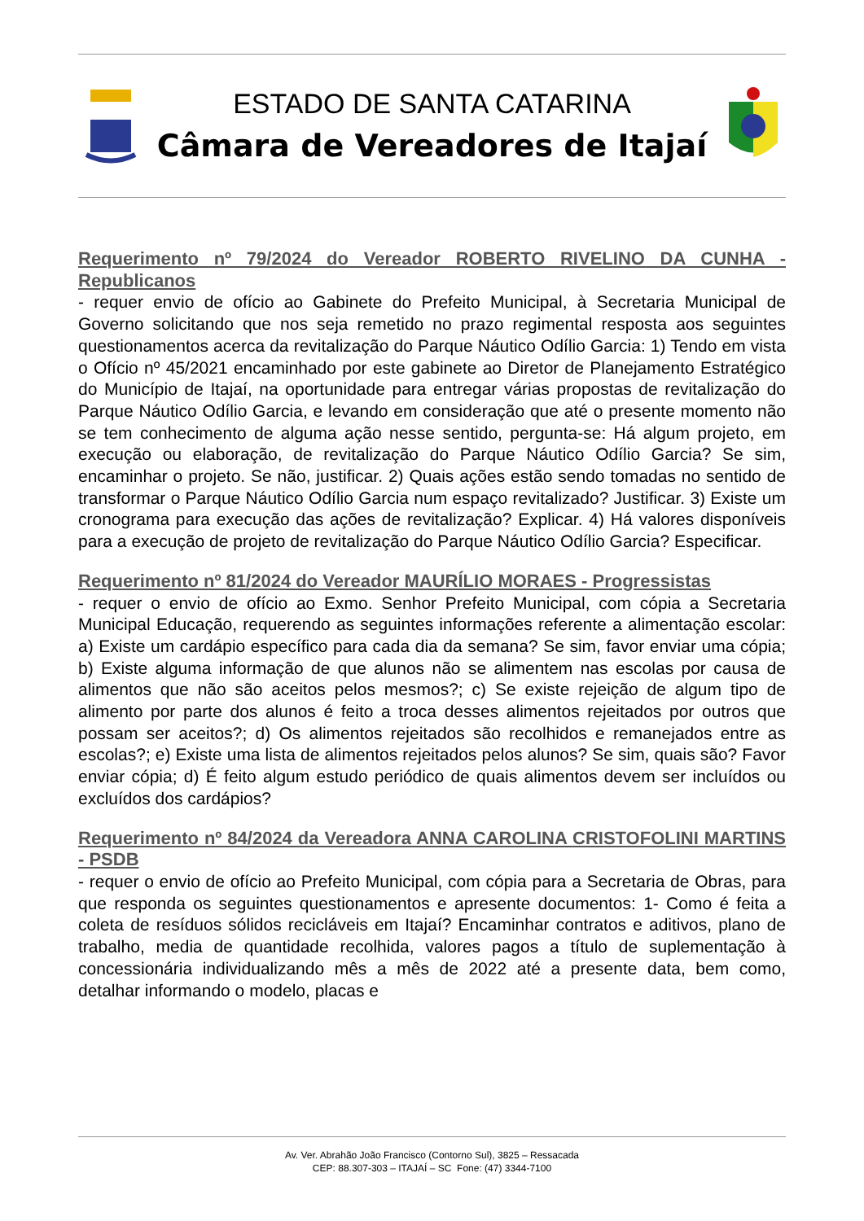ESTADO DE SANTA CATARINA
Câmara de Vereadores de Itajaí
Requerimento nº 79/2024 do Vereador ROBERTO RIVELINO DA CUNHA - Republicanos
- requer envio de ofício ao Gabinete do Prefeito Municipal, à Secretaria Municipal de Governo solicitando que nos seja remetido no prazo regimental resposta aos seguintes questionamentos acerca da revitalização do Parque Náutico Odílio Garcia: 1) Tendo em vista o Ofício nº 45/2021 encaminhado por este gabinete ao Diretor de Planejamento Estratégico do Município de Itajaí, na oportunidade para entregar várias propostas de revitalização do Parque Náutico Odílio Garcia, e levando em consideração que até o presente momento não se tem conhecimento de alguma ação nesse sentido, pergunta-se: Há algum projeto, em execução ou elaboração, de revitalização do Parque Náutico Odílio Garcia? Se sim, encaminhar o projeto. Se não, justificar. 2) Quais ações estão sendo tomadas no sentido de transformar o Parque Náutico Odílio Garcia num espaço revitalizado? Justificar. 3) Existe um cronograma para execução das ações de revitalização? Explicar. 4) Há valores disponíveis para a execução de projeto de revitalização do Parque Náutico Odílio Garcia? Especificar.
Requerimento nº 81/2024 do Vereador MAURÍLIO MORAES - Progressistas
- requer o envio de ofício ao Exmo. Senhor Prefeito Municipal, com cópia a Secretaria Municipal Educação, requerendo as seguintes informações referente a alimentação escolar: a) Existe um cardápio específico para cada dia da semana? Se sim, favor enviar uma cópia; b) Existe alguma informação de que alunos não se alimentem nas escolas por causa de alimentos que não são aceitos pelos mesmos?; c) Se existe rejeição de algum tipo de alimento por parte dos alunos é feito a troca desses alimentos rejeitados por outros que possam ser aceitos?; d) Os alimentos rejeitados são recolhidos e remanejados entre as escolas?; e) Existe uma lista de alimentos rejeitados pelos alunos? Se sim, quais são? Favor enviar cópia; d) É feito algum estudo periódico de quais alimentos devem ser incluídos ou excluídos dos cardápios?
Requerimento nº 84/2024 da Vereadora ANNA CAROLINA CRISTOFOLINI MARTINS - PSDB
- requer o envio de ofício ao Prefeito Municipal, com cópia para a Secretaria de Obras, para que responda os seguintes questionamentos e apresente documentos: 1- Como é feita a coleta de resíduos sólidos recicláveis em Itajaí? Encaminhar contratos e aditivos, plano de trabalho, media de quantidade recolhida, valores pagos a título de suplementação à concessionária individualizando mês a mês de 2022 até a presente data, bem como, detalhar informando o modelo, placas e
Av. Ver. Abrahão João Francisco (Contorno Sul), 3825 – Ressacada
CEP: 88.307-303 – ITAJAÍ – SC Fone: (47) 3344-7100